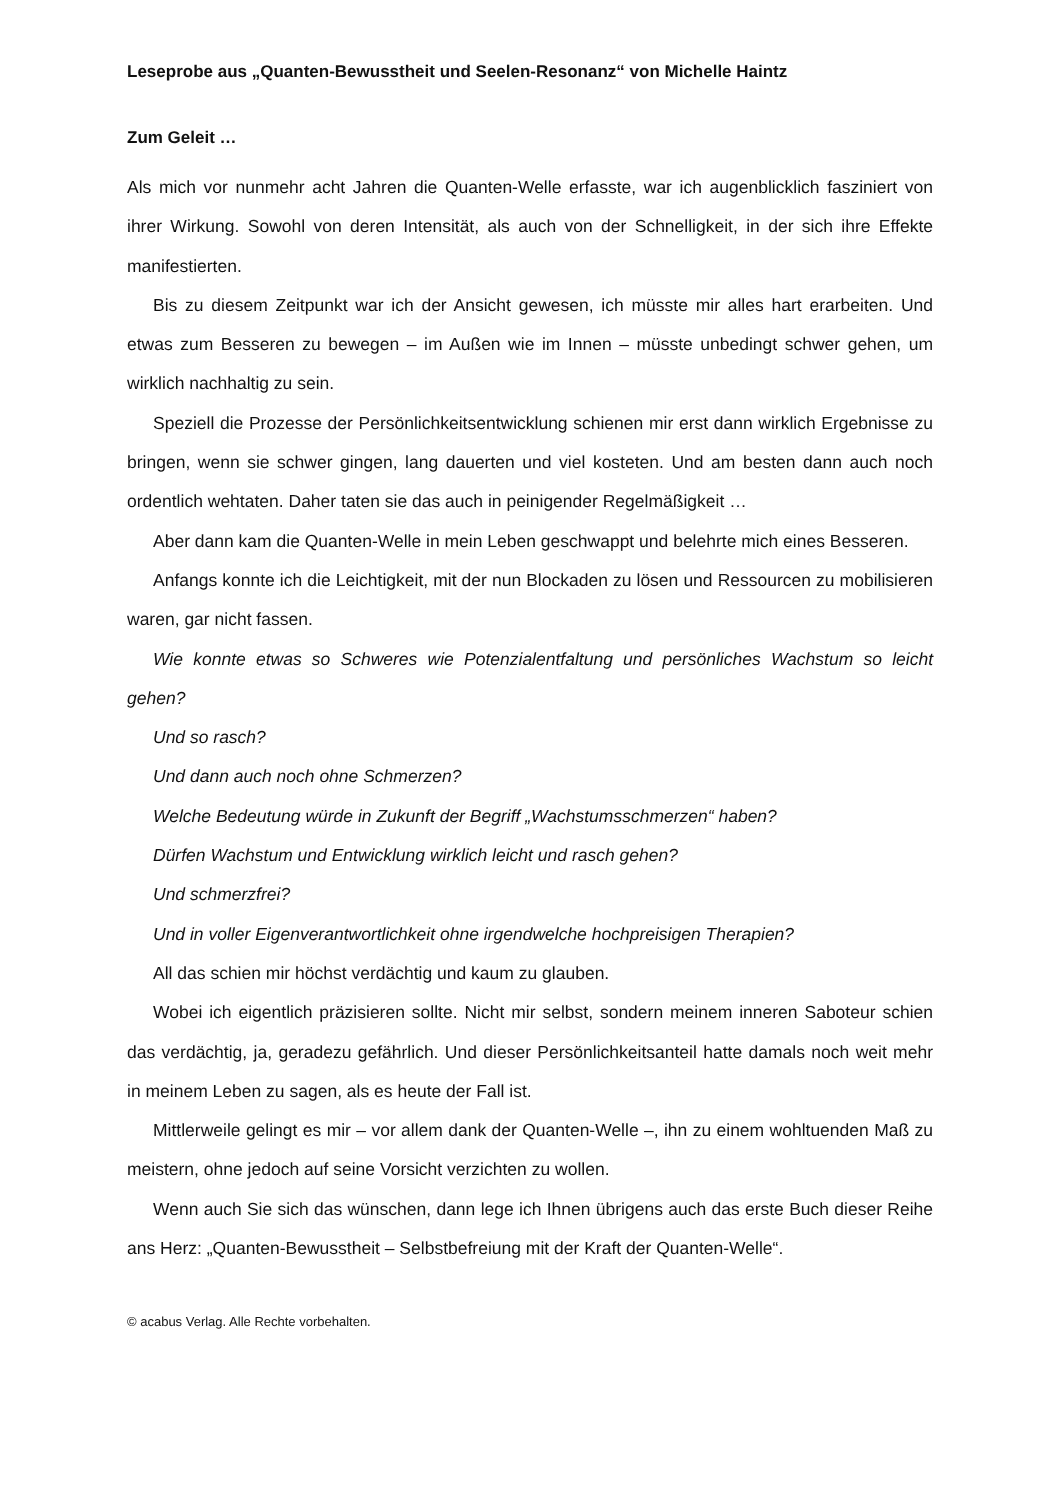Leseprobe aus „Quanten-Bewusstheit und Seelen-Resonanz“ von Michelle Haintz
Zum Geleit …
Als mich vor nunmehr acht Jahren die Quanten-Welle erfasste, war ich augenblicklich fasziniert von ihrer Wirkung. Sowohl von deren Intensität, als auch von der Schnelligkeit, in der sich ihre Effekte manifestierten.
Bis zu diesem Zeitpunkt war ich der Ansicht gewesen, ich müsste mir alles hart erarbeiten. Und etwas zum Besseren zu bewegen – im Außen wie im Innen – müsste unbedingt schwer gehen, um wirklich nachhaltig zu sein.
Speziell die Prozesse der Persönlichkeitsentwicklung schienen mir erst dann wirklich Ergebnisse zu bringen, wenn sie schwer gingen, lang dauerten und viel kosteten. Und am besten dann auch noch ordentlich wehtaten. Daher taten sie das auch in peinigender Regelmäßigkeit …
Aber dann kam die Quanten-Welle in mein Leben geschwappt und belehrte mich eines Besseren.
Anfangs konnte ich die Leichtigkeit, mit der nun Blockaden zu lösen und Ressourcen zu mobilisieren waren, gar nicht fassen.
Wie konnte etwas so Schweres wie Potenzialentfaltung und persönliches Wachstum so leicht gehen?
Und so rasch?
Und dann auch noch ohne Schmerzen?
Welche Bedeutung würde in Zukunft der Begriff „Wachstumsschmerzen“ haben?
Dürfen Wachstum und Entwicklung wirklich leicht und rasch gehen?
Und schmerzfrei?
Und in voller Eigenverantwortlichkeit ohne irgendwelche hochpreisigen Therapien?
All das schien mir höchst verdächtig und kaum zu glauben.
Wobei ich eigentlich präzisieren sollte. Nicht mir selbst, sondern meinem inneren Saboteur schien das verdächtig, ja, geradezu gefährlich. Und dieser Persönlichkeitsanteil hatte damals noch weit mehr in meinem Leben zu sagen, als es heute der Fall ist.
Mittlerweile gelingt es mir – vor allem dank der Quanten-Welle –, ihn zu einem wohltuenden Maß zu meistern, ohne jedoch auf seine Vorsicht verzichten zu wollen.
Wenn auch Sie sich das wünschen, dann lege ich Ihnen übrigens auch das erste Buch dieser Reihe ans Herz: „Quanten-Bewusstheit – Selbstbefreiung mit der Kraft der Quanten-Welle“.
© acabus Verlag. Alle Rechte vorbehalten.